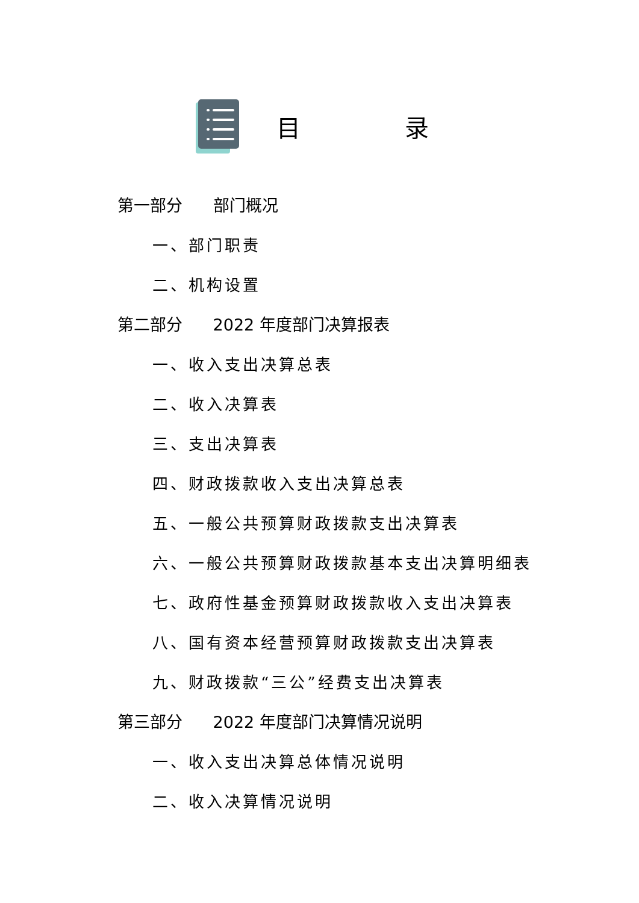目 录
第一部分 部门概况
一、部门职责
二、机构设置
第二部分 2022 年度部门决算报表
一、收入支出决算总表
二、收入决算表
三、支出决算表
四、财政拨款收入支出决算总表
五、一般公共预算财政拨款支出决算表
六、一般公共预算财政拨款基本支出决算明细表
七、政府性基金预算财政拨款收入支出决算表
八、国有资本经营预算财政拨款支出决算表
九、财政拨款“三公”经费支出决算表
第三部分 2022 年度部门决算情况说明
一、收入支出决算总体情况说明
二、收入决算情况说明